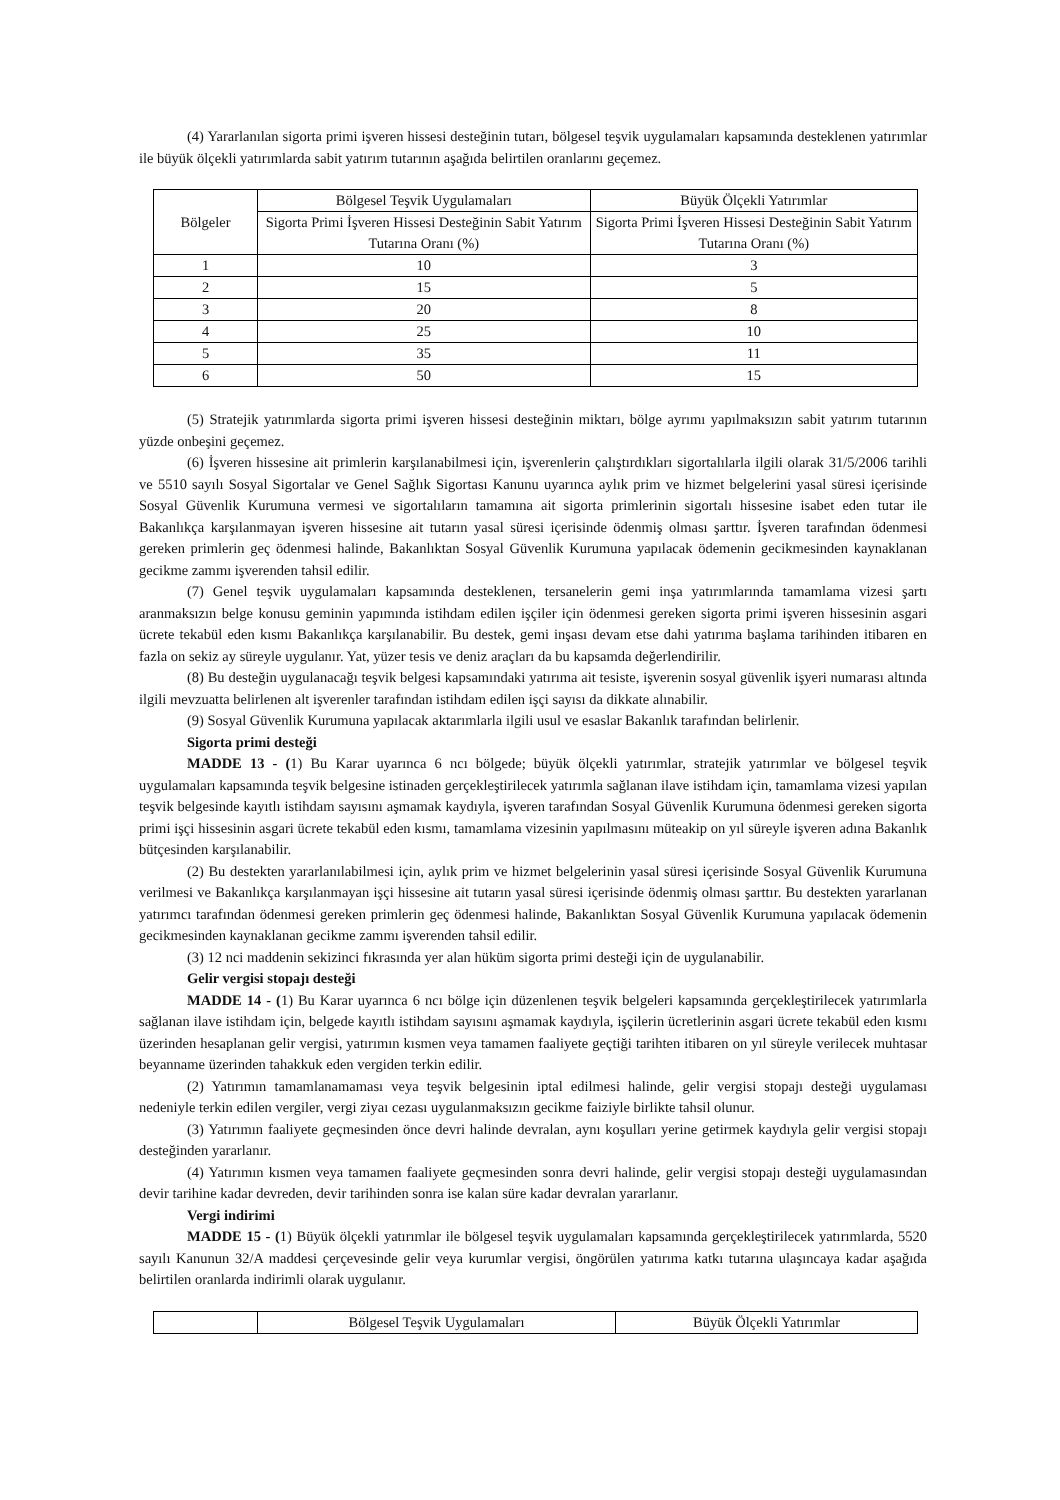(4) Yararlanılan sigorta primi işveren hissesi desteğinin tutarı, bölgesel teşvik uygulamaları kapsamında desteklenen yatırımlar ile büyük ölçekli yatırımlarda sabit yatırım tutarının aşağıda belirtilen oranlarını geçemez.
| Bölgeler | Bölgesel Teşvik Uygulamaları | Büyük Ölçekli Yatırımlar |
| | Sigorta Primi İşveren Hissesi Desteğinin Sabit Yatırım Tutarına Oranı (%) | Sigorta Primi İşveren Hissesi Desteğinin Sabit Yatırım Tutarına Oranı (%) |
| 1 | 10 | 3 |
| 2 | 15 | 5 |
| 3 | 20 | 8 |
| 4 | 25 | 10 |
| 5 | 35 | 11 |
| 6 | 50 | 15 |
(5) Stratejik yatırımlarda sigorta primi işveren hissesi desteğinin miktarı, bölge ayrımı yapılmaksızın sabit yatırım tutarının yüzde onbeşini geçemez.
(6) İşveren hissesine ait primlerin karşılanabilmesi için, işverenlerin çalıştırdıkları sigortalılarla ilgili olarak 31/5/2006 tarihli ve 5510 sayılı Sosyal Sigortalar ve Genel Sağlık Sigortası Kanunu uyarınca aylık prim ve hizmet belgelerini yasal süresi içerisinde Sosyal Güvenlik Kurumuna vermesi ve sigortalıların tamamına ait sigorta primlerinin sigortalı hissesine isabet eden tutar ile Bakanlıkça karşılanmayan işveren hissesine ait tutarın yasal süresi içerisinde ödenmiş olması şarttır. İşveren tarafından ödenmesi gereken primlerin geç ödenmesi halinde, Bakanlıktan Sosyal Güvenlik Kurumuna yapılacak ödemenin gecikmesinden kaynaklanan gecikme zammı işverenden tahsil edilir.
(7) Genel teşvik uygulamaları kapsamında desteklenen, tersanelerin gemi inşa yatırımlarında tamamlama vizesi şartı aranmaksızın belge konusu geminin yapımında istihdam edilen işçiler için ödenmesi gereken sigorta primi işveren hissesinin asgari ücrete tekabül eden kısmı Bakanlıkça karşılanabilir. Bu destek, gemi inşası devam etse dahi yatırıma başlama tarihinden itibaren en fazla on sekiz ay süreyle uygulanır. Yat, yüzer tesis ve deniz araçları da bu kapsamda değerlendirilir.
(8) Bu desteğin uygulanacağı teşvik belgesi kapsamındaki yatırıma ait tesiste, işverenin sosyal güvenlik işyeri numarası altında ilgili mevzuatta belirlenen alt işverenler tarafından istihdam edilen işçi sayısı da dikkate alınabilir.
(9) Sosyal Güvenlik Kurumuna yapılacak aktarımlarla ilgili usul ve esaslar Bakanlık tarafından belirlenir.
Sigorta primi desteği
MADDE 13 - (1) Bu Karar uyarınca 6 ncı bölgede; büyük ölçekli yatırımlar, stratejik yatırımlar ve bölgesel teşvik uygulamaları kapsamında teşvik belgesine istinaden gerçekleştirilecek yatırımla sağlanan ilave istihdam için, tamamlama vizesi yapılan teşvik belgesinde kayıtlı istihdam sayısını aşmamak kaydıyla, işveren tarafından Sosyal Güvenlik Kurumuna ödenmesi gereken sigorta primi işçi hissesinin asgari ücrete tekabül eden kısmı, tamamlama vizesinin yapılmasını müteakip on yıl süreyle işveren adına Bakanlık bütçesinden karşılanabilir.
(2) Bu destekten yararlanılabilmesi için, aylık prim ve hizmet belgelerinin yasal süresi içerisinde Sosyal Güvenlik Kurumuna verilmesi ve Bakanlıkça karşılanmayan işçi hissesine ait tutarın yasal süresi içerisinde ödenmiş olması şarttır. Bu destekten yararlanan yatırımcı tarafından ödenmesi gereken primlerin geç ödenmesi halinde, Bakanlıktan Sosyal Güvenlik Kurumuna yapılacak ödemenin gecikmesinden kaynaklanan gecikme zammı işverenden tahsil edilir.
(3) 12 nci maddenin sekizinci fıkrasında yer alan hüküm sigorta primi desteği için de uygulanabilir.
Gelir vergisi stopajı desteği
MADDE 14 - (1) Bu Karar uyarınca 6 ncı bölge için düzenlenen teşvik belgeleri kapsamında gerçekleştirilecek yatırımlarla sağlanan ilave istihdam için, belgede kayıtlı istihdam sayısını aşmamak kaydıyla, işçilerin ücretlerinin asgari ücrete tekabül eden kısmı üzerinden hesaplanan gelir vergisi, yatırımın kısmen veya tamamen faaliyete geçtiği tarihten itibaren on yıl süreyle verilecek muhtasar beyanname üzerinden tahakkuk eden vergiden terkin edilir.
(2) Yatırımın tamamlanamaması veya teşvik belgesinin iptal edilmesi halinde, gelir vergisi stopajı desteği uygulaması nedeniyle terkin edilen vergiler, vergi ziyaı cezası uygulanmaksızın gecikme faiziyle birlikte tahsil olunur.
(3) Yatırımın faaliyete geçmesinden önce devri halinde devralan, aynı koşulları yerine getirmek kaydıyla gelir vergisi stopajı desteğinden yararlanır.
(4) Yatırımın kısmen veya tamamen faaliyete geçmesinden sonra devri halinde, gelir vergisi stopajı desteği uygulamasından devir tarihine kadar devreden, devir tarihinden sonra ise kalan süre kadar devralan yararlanır.
Vergi indirimi
MADDE 15 - (1) Büyük ölçekli yatırımlar ile bölgesel teşvik uygulamaları kapsamında gerçekleştirilecek yatırımlarda, 5520 sayılı Kanunun 32/A maddesi çerçevesinde gelir veya kurumlar vergisi, öngörülen yatırıma katkı tutarına ulaşıncaya kadar aşağıda belirtilen oranlarda indirimli olarak uygulanır.
| | Bölgesel Teşvik Uygulamaları | Büyük Ölçekli Yatırımlar |